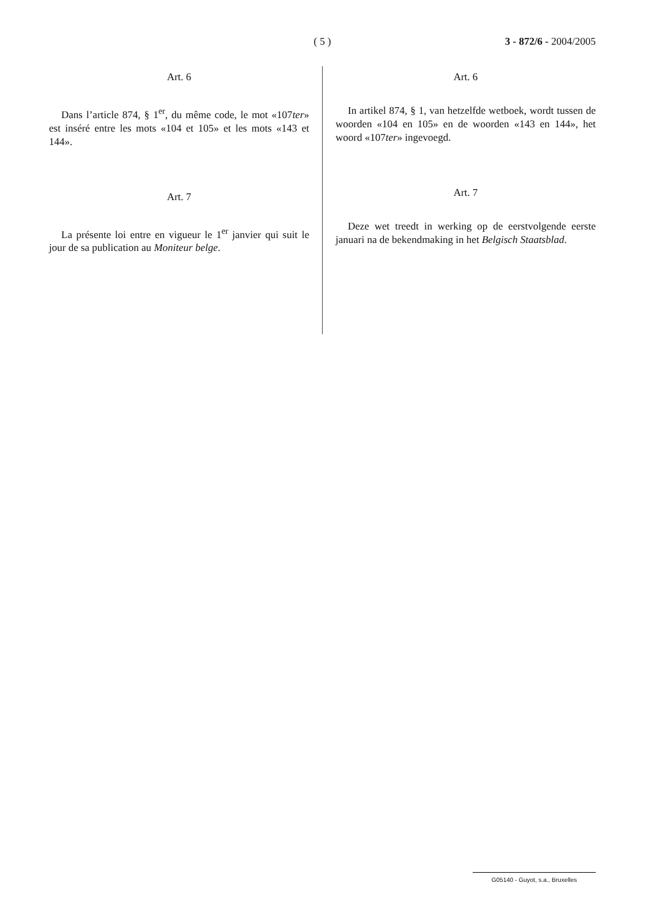( 5 ) 3 - 872/6 - 2004/2005
Art. 6
Dans l’article 874, § 1<sup>er</sup>, du même code, le mot «107ter» est inséré entre les mots «104 et 105» et les mots «143 et 144».
Art. 7
La présente loi entre en vigueur le 1<sup>er</sup> janvier qui suit le jour de sa publication au Moniteur belge.
Art. 6
In artikel 874, § 1, van hetzelfde wetboek, wordt tussen de woorden «104 en 105» en de woorden «143 en 144», het woord «107ter» ingevoegd.
Art. 7
Deze wet treedt in werking op de eerstvolgende eerste januari na de bekendmaking in het Belgisch Staatsblad.
G05140 - Guyot, s.a., Bruxelles